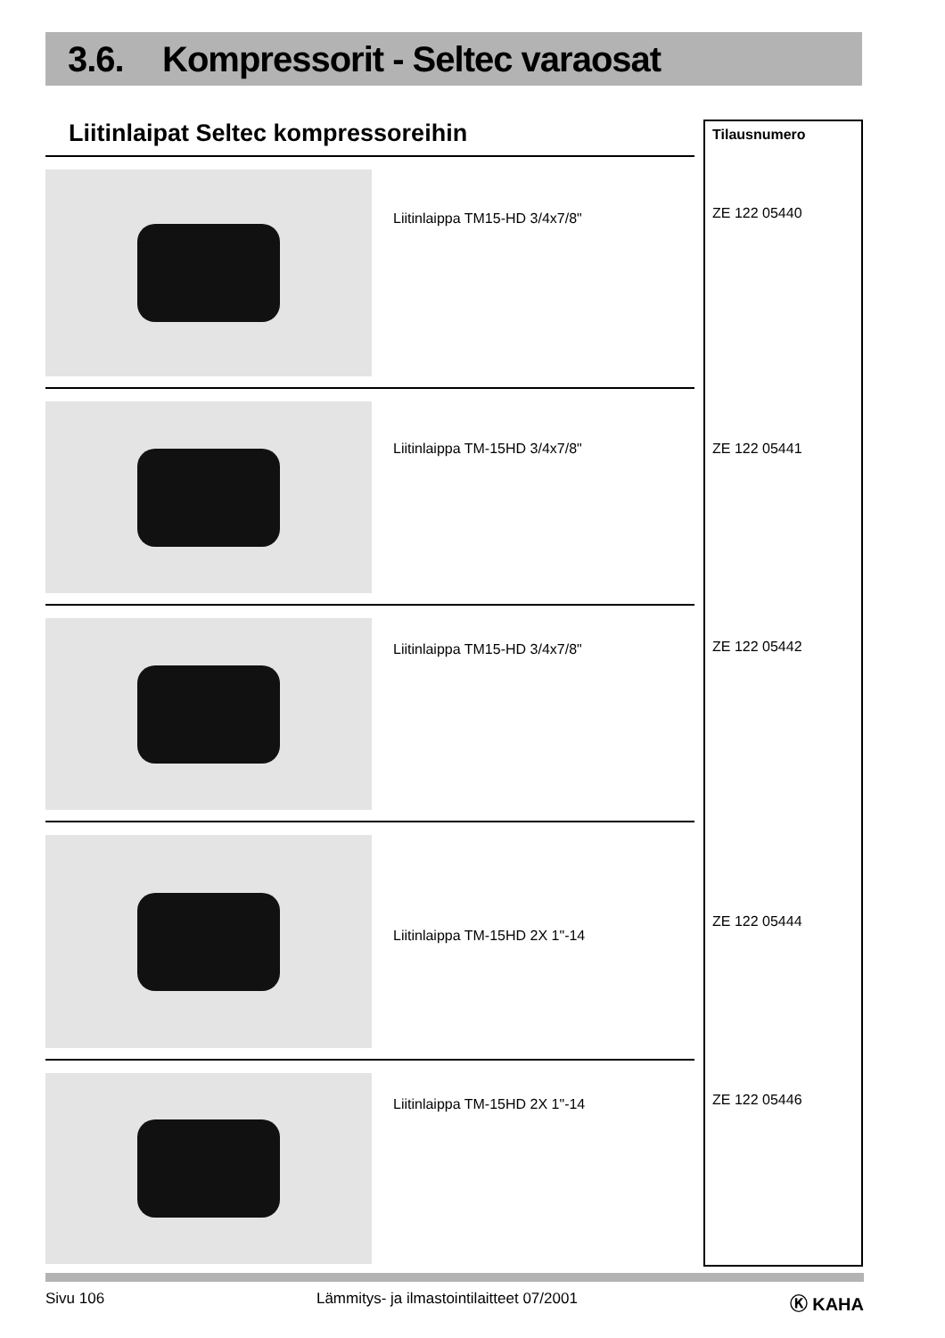3.6. Kompressorit - Seltec varaosat
Liitinlaipat Seltec kompressoreihin
Liitinlaippa TM15-HD 3/4x7/8"
Liitinlaippa TM-15HD 3/4x7/8"
Liitinlaippa TM15-HD 3/4x7/8"
Liitinlaippa TM-15HD 2X 1"-14
Liitinlaippa TM-15HD 2X 1"-14
Tilausnumero
ZE 122 05440
ZE 122 05441
ZE 122 05442
ZE 122 05444
ZE 122 05446
Sivu 106 Lämmitys- ja ilmastointilaitteet 07/2001 Ⓚ KAHA